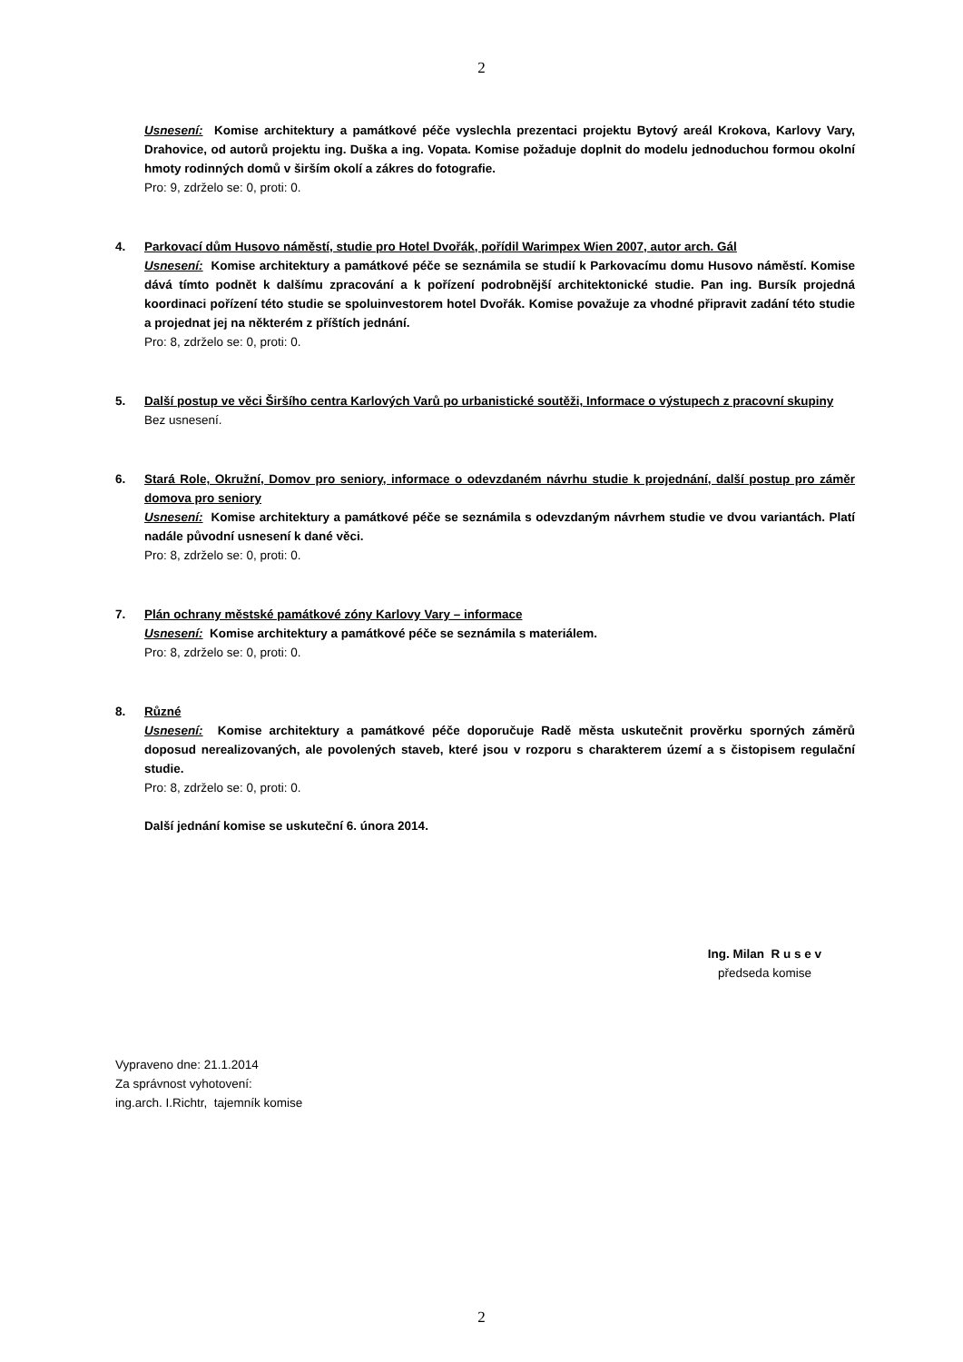2
Usnesení: Komise architektury a památkové péče vyslechla prezentaci projektu Bytový areál Krokova, Karlovy Vary, Drahovice, od autorů projektu ing. Duška a ing. Vopata. Komise požaduje doplnit do modelu jednoduchou formou okolní hmoty rodinných domů v širším okolí a zákres do fotografie.
Pro: 9, zdrželo se: 0, proti: 0.
4. Parkovací dům Husovo náměstí, studie pro Hotel Dvořák, pořídil Warimpex Wien 2007, autor arch. Gál
Usnesení: Komise architektury a památkové péče se seznámila se studií k Parkovacímu domu Husovo náměstí. Komise dává tímto podnět k dalšímu zpracování a k pořízení podrobnější architektonické studie. Pan ing. Bursík projedná koordinaci pořízení této studie se spoluinvestorem hotel Dvořák. Komise považuje za vhodné připravit zadání této studie a projednat jej na některém z příštích jednání.
Pro: 8, zdrželo se: 0, proti: 0.
5. Další postup ve věci Širšího centra Karlových Varů po urbanistické soutěži, Informace o výstupech z pracovní skupiny
Bez usnesení.
6. Stará Role, Okružní, Domov pro seniory, informace o odevzdaném návrhu studie k projednání, další postup pro záměr domova pro seniory
Usnesení: Komise architektury a památkové péče se seznámila s odevzdaným návrhem studie ve dvou variantách. Platí nadále původní usnesení k dané věci.
Pro: 8, zdrželo se: 0, proti: 0.
7. Plán ochrany městské památkové zóny Karlovy Vary – informace
Usnesení: Komise architektury a památkové péče se seznámila s materiálem.
Pro: 8, zdrželo se: 0, proti: 0.
8. Různé
Usnesení: Komise architektury a památkové péče doporučuje Radě města uskutečnit prověrku sporných záměrů doposud nerealizovaných, ale povolených staveb, které jsou v rozporu s charakterem území a s čistopisem regulační studie.
Pro: 8, zdrželo se: 0, proti: 0.
Další jednání komise se uskuteční 6. února 2014.
Ing. Milan R u s e v
předseda komise
Vypraveno dne: 21.1.2014
Za správnost vyhotovení:
ing.arch. I.Richtr, tajemník komise
2